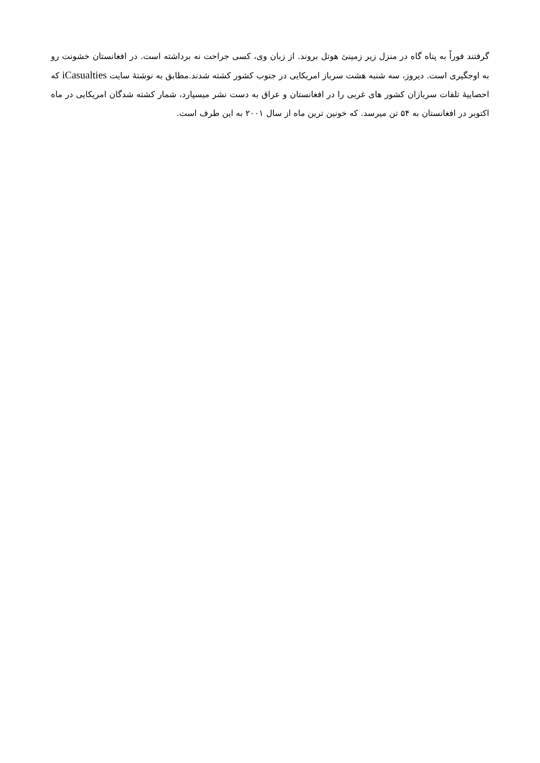گرفتند فوراً به پناه گاه در منزل زیر زمینئ هوتل بروند. از زبان وی، کسی جراحت نه برداشته است. در افغانستان خشونت رو به اوجگیری است. دیروز، سه شنبه هشت سرباز امریکایی در جنوب کشور کشته شدند.مطابق به نوشتۀ سایت iCasualties که احصاییۀ تلفات سربازان کشور های غربی را در افغانستان و عراق به دست نشر میسپارد، شمار کشته شدگان امریکایی در ماه اکتوبر در افغانستان به ۵۴ تن میرسد. که خونین ترین ماه از سال ۲۰۰۱ به این طرف است.